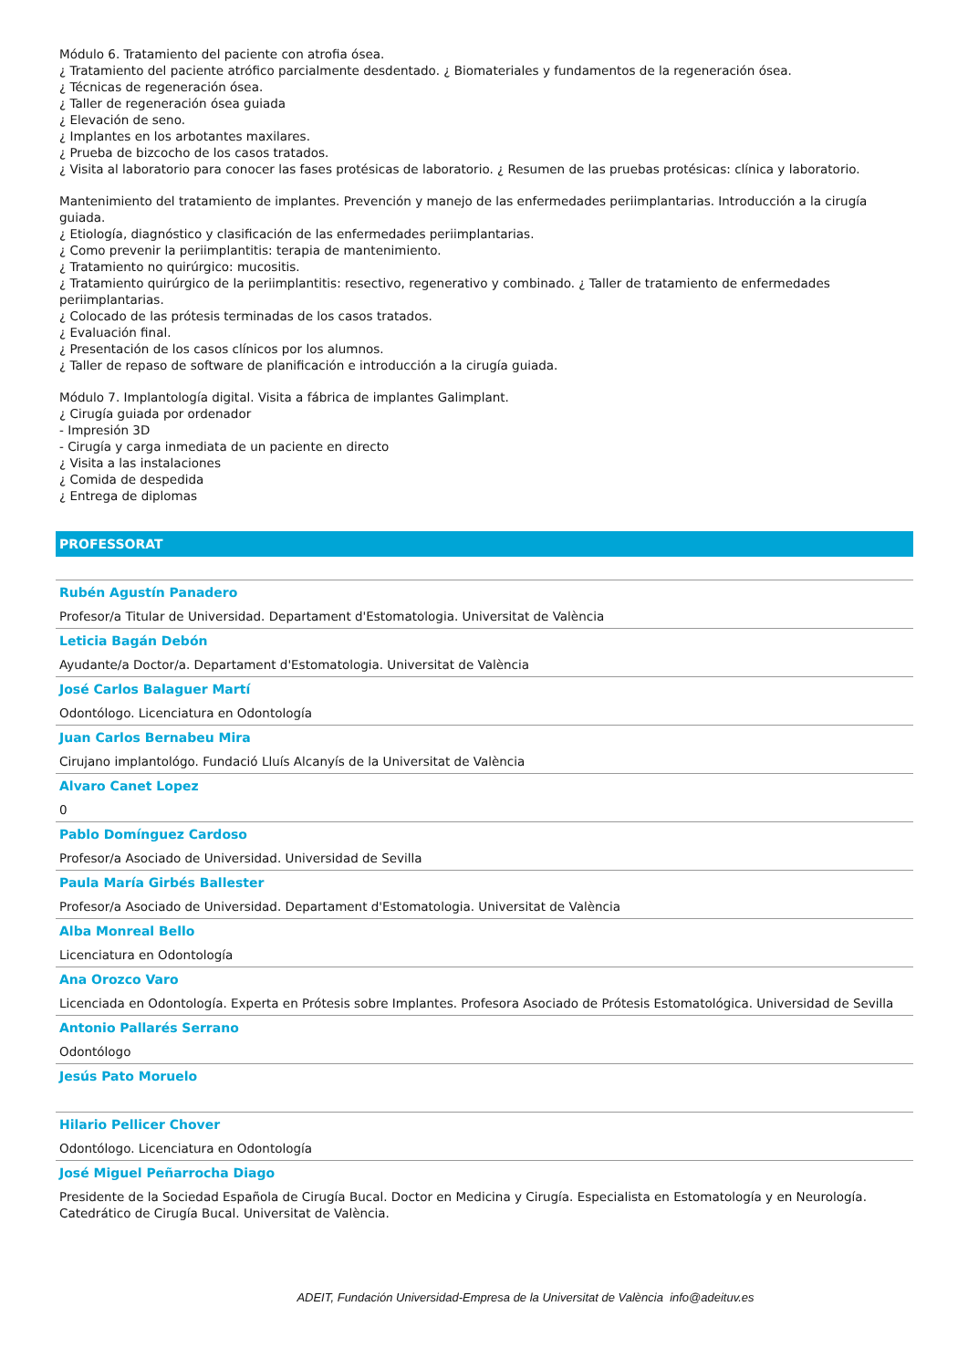Módulo 6. Tratamiento del paciente con atrofia ósea.
¿ Tratamiento del paciente atrófico parcialmente desdentado. ¿ Biomateriales y fundamentos de la regeneración ósea.
¿ Técnicas de regeneración ósea.
¿ Taller de regeneración ósea guiada
¿ Elevación de seno.
¿ Implantes en los arbotantes maxilares.
¿ Prueba de bizcocho de los casos tratados.
¿ Visita al laboratorio para conocer las fases protésicas de laboratorio. ¿ Resumen de las pruebas protésicas: clínica y laboratorio.
Mantenimiento del tratamiento de implantes. Prevención y manejo de las enfermedades periimplantarias. Introducción a la cirugía guiada.
¿ Etiología, diagnóstico y clasificación de las enfermedades periimplantarias.
¿ Como prevenir la periimplantitis: terapia de mantenimiento.
¿ Tratamiento no quirúrgico: mucositis.
¿ Tratamiento quirúrgico de la periimplantitis: resectivo, regenerativo y combinado. ¿ Taller de tratamiento de enfermedades periimplantarias.
¿ Colocado de las prótesis terminadas de los casos tratados.
¿ Evaluación final.
¿ Presentación de los casos clínicos por los alumnos.
¿ Taller de repaso de software de planificación e introducción a la cirugía guiada.
Módulo 7. Implantología digital. Visita a fábrica de implantes Galimplant.
¿ Cirugía guiada por ordenador
- Impresión 3D
- Cirugía y carga inmediata de un paciente en directo
¿ Visita a las instalaciones
¿ Comida de despedida
¿ Entrega de diplomas
PROFESSORAT
Rubén Agustín Panadero
Profesor/a Titular de Universidad. Departament d'Estomatologia. Universitat de València
Leticia Bagán Debón
Ayudante/a Doctor/a. Departament d'Estomatologia. Universitat de València
José Carlos Balaguer Martí
Odontólogo. Licenciatura en Odontología
Juan Carlos Bernabeu Mira
Cirujano implantológo. Fundació Lluís Alcanyís de la Universitat de València
Alvaro Canet Lopez
0
Pablo Domínguez Cardoso
Profesor/a Asociado de Universidad. Universidad de Sevilla
Paula María Girbés Ballester
Profesor/a Asociado de Universidad. Departament d'Estomatologia. Universitat de València
Alba Monreal Bello
Licenciatura en Odontología
Ana Orozco Varo
Licenciada en Odontología. Experta en Prótesis sobre Implantes. Profesora Asociado de Prótesis Estomatológica. Universidad de Sevilla
Antonio Pallarés Serrano
Odontólogo
Jesús Pato Moruelo
Hilario Pellicer Chover
Odontólogo. Licenciatura en Odontología
José Miguel Peñarrocha Diago
Presidente de la Sociedad Española de Cirugía Bucal. Doctor en Medicina y Cirugía. Especialista en Estomatología y en Neurología. Catedrático de Cirugía Bucal. Universitat de València.
ADEIT, Fundación Universidad-Empresa de la Universitat de València info@adeituv.es